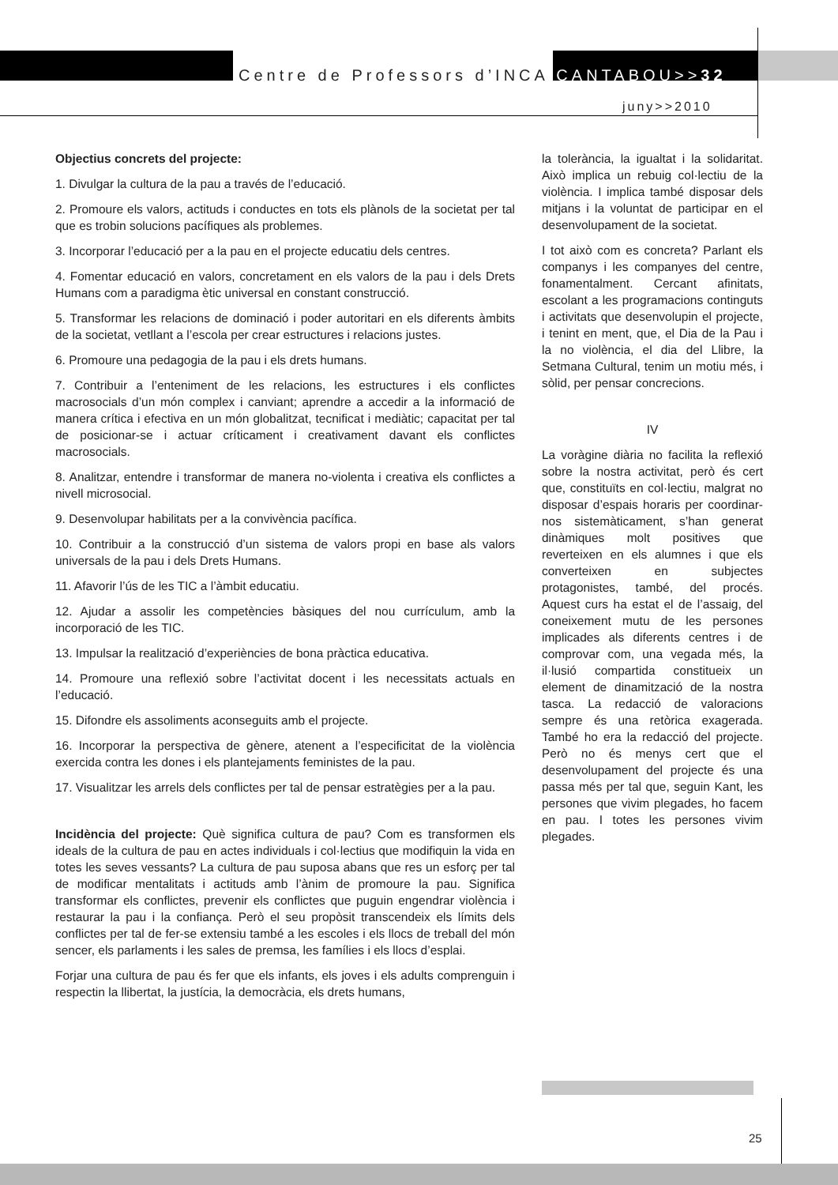Centre de Professors d’INCA CANTABOU>>32
juny>>2010
Objectius concrets del projecte:
1. Divulgar la cultura de la pau a través de l’educació.
2. Promoure els valors, actituds i conductes en tots els plànols de la societat per tal que es trobin solucions pacífiques als problemes.
3. Incorporar l’educació per a la pau en el projecte educatiu dels centres.
4. Fomentar educació en valors, concretament en els valors de la pau i dels Drets Humans com a paradigma ètic universal en constant construcció.
5. Transformar les relacions de dominació i poder autoritari en els diferents àmbits de la societat, vetllant a l’escola per crear estructures i relacions justes.
6. Promoure una pedagogia de la pau i els drets humans.
7. Contribuir a l’enteniment de les relacions, les estructures i els conflictes macrosocials d’un món complex i canviant; aprendre a accedir a la informació de manera crítica i efectiva en un món globalitzat, tecnificat i mediàtic; capacitat per tal de posicionar-se i actuar críticament i creativament davant els conflictes macrosocials.
8. Analitzar, entendre i transformar de manera no-violenta i creativa els conflictes a nivell microsocial.
9. Desenvolupar habilitats per a la convivència pacífica.
10. Contribuir a la construcció d’un sistema de valors propi en base als valors universals de la pau i dels Drets Humans.
11. Afavorir l’ús de les TIC a l’àmbit educatiu.
12. Ajudar a assolir les competències bàsiques del nou currículum, amb la incorporació de les TIC.
13. Impulsar la realització d’experiències de bona pràctica educativa.
14. Promoure una reflexió sobre l’activitat docent i les necessitats actuals en l’educació.
15. Difondre els assoliments aconseguits amb el projecte.
16. Incorporar la perspectiva de gènere, atenent a l’especificitat de la violència exercida contra les dones i els plantejaments feministes de la pau.
17. Visualitzar les arrels dels conflictes per tal de pensar estratègies per a la pau.
Incidència del projecte: Què significa cultura de pau? Com es transformen els ideals de la cultura de pau en actes individuals i col·lectius que modifiquin la vida en totes les seves vessants? La cultura de pau suposa abans que res un esforç per tal de modificar mentalitats i actituds amb l’ànim de promoure la pau. Significa transformar els conflictes, prevenir els conflictes que puguin engendrar violència i restaurar la pau i la confiança. Però el seu propòsit transcendeix els límits dels conflictes per tal de fer-se extensiu també a les escoles i els llocs de treball del món sencer, els parlaments i les sales de premsa, les famílies i els llocs d’esplai.
Forjar una cultura de pau és fer que els infants, els joves i els adults comprenguin i respectin la llibertat, la justícia, la democràcia, els drets humans,
la tolerància, la igualtat i la solidaritat. Això implica un rebuig col·lectiu de la violència. I implica també disposar dels mitjans i la voluntat de participar en el desenvolupament de la societat.
I tot això com es concreta? Parlant els companys i les companyes del centre, fonamentalment. Cercant afinitats, escolant a les programacions continguts i activitats que desenvolupin el projecte, i tenint en ment, que, el Dia de la Pau i la no violència, el dia del Llibre, la Setmana Cultural, tenim un motiu més, i sòlid, per pensar concrecions.
IV
La voràgine diària no facilita la reflexió sobre la nostra activitat, però és cert que, constituïts en col·lectiu, malgrat no disposar d’espais horaris per coordinar-nos sistemàticament, s’han generat dinàmiques molt positives que reverteixen en els alumnes i que els converteixen en subjectes protagonistes, també, del procés. Aquest curs ha estat el de l’assaig, del coneixement mutu de les persones implicades als diferents centres i de comprovar com, una vegada més, la il·lusió compartida constitueix un element de dinamització de la nostra tasca. La redacció de valoracions sempre és una retòrica exagerada. També ho era la redacció del projecte. Però no és menys cert que el desenvolupament del projecte és una passa més per tal que, seguin Kant, les persones que vivim plegades, ho facem en pau. I totes les persones vivim plegades.
25